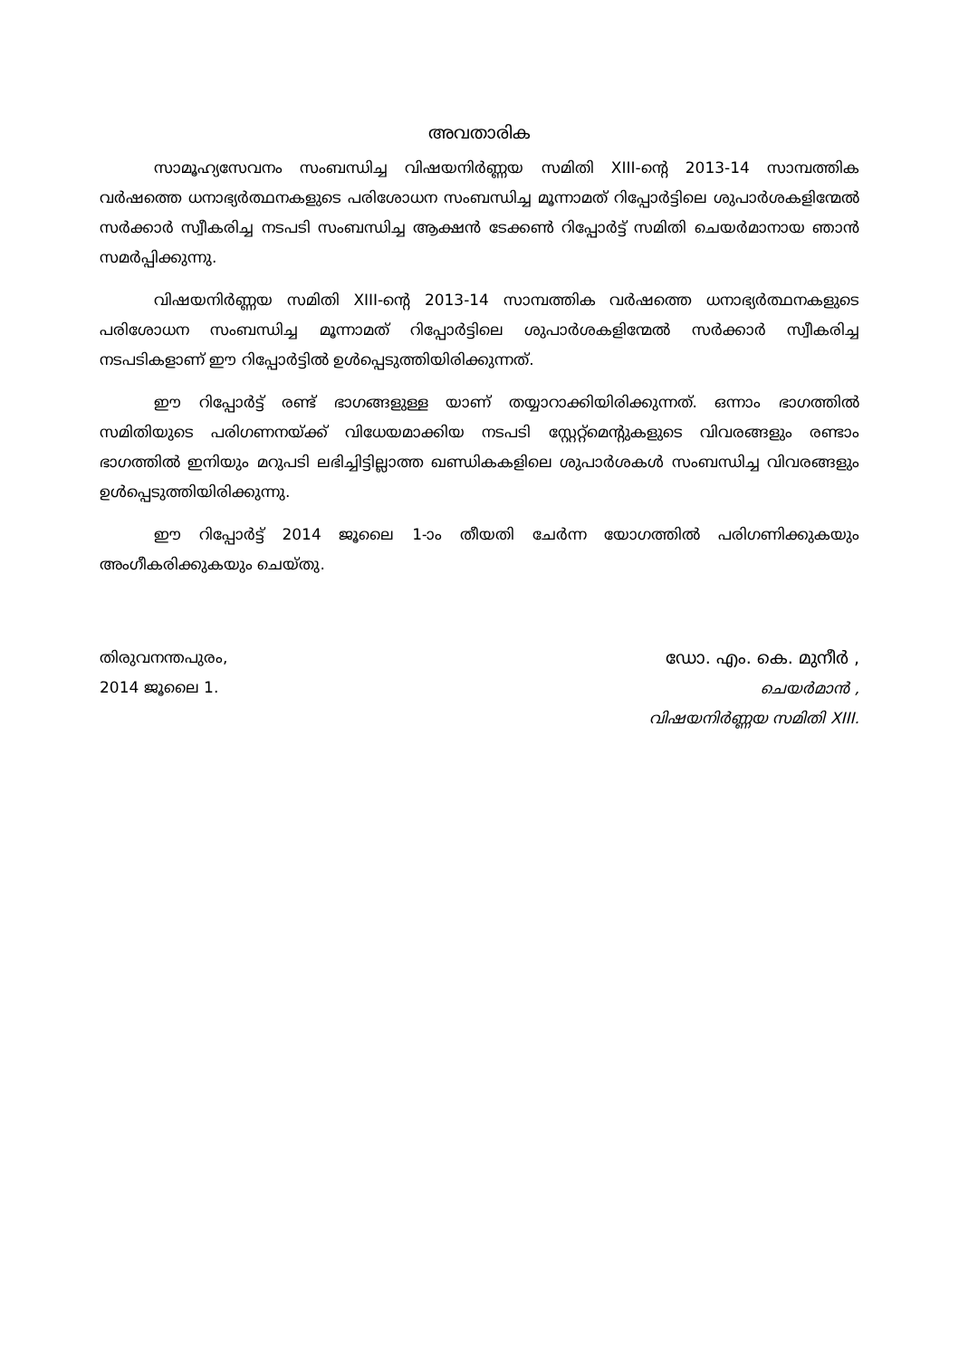അവതാരിക
സാമൂഹ്യസേവനം സംബന്ധിച്ച വിഷയനിർണ്ണയ സമിതി XIII-ന്റെ 2013-14 സാമ്പത്തിക വർഷത്തെ ധനാഭ്യർത്ഥനകളുടെ പരിശോധന സംബന്ധിച്ച മൂന്നാമത് റിപ്പോർട്ടിലെ ശുപാർശകളിന്മേൽ സർക്കാർ സ്വീകരിച്ച നടപടി സംബന്ധിച്ച ആക്ഷൻ ടേക്കൺ റിപ്പോർട്ട് സമിതി ചെയർമാനായ ഞാൻ സമർപ്പിക്കുന്നു.
വിഷയനിർണ്ണയ സമിതി XIII-ന്റെ 2013-14 സാമ്പത്തിക വർഷത്തെ ധനാഭ്യർത്ഥനകളുടെ പരിശോധന സംബന്ധിച്ച മൂന്നാമത് റിപ്പോർട്ടിലെ ശുപാർശകളിന്മേൽ സർക്കാർ സ്വീകരിച്ച നടപടികളാണ് ഈ റിപ്പോർട്ടിൽ ഉൾപ്പെടുത്തിയിരിക്കുന്നത്.
ഈ റിപ്പോർട്ട് രണ്ട് ഭാഗങ്ങളുള്ള യാണ് തയ്യാറാക്കിയിരിക്കുന്നത്. ഒന്നാം ഭാഗത്തിൽ സമിതിയുടെ പരിഗണനയ്ക്ക് വിധേയമാക്കിയ നടപടി സ്റ്റേറ്റ്മെന്റുകളുടെ വിവരങ്ങളും രണ്ടാം ഭാഗത്തിൽ ഇനിയും മറുപടി ലഭിച്ചിട്ടില്ലാത്ത ഖണ്ഡികകളിലെ ശുപാർശകൾ സംബന്ധിച്ച വിവരങ്ങളും ഉൾപ്പെടുത്തിയിരിക്കുന്നു.
ഈ റിപ്പോർട്ട് 2014 ജൂലൈ 1-ാം തീയതി ചേർന്ന യോഗത്തിൽ പരിഗണിക്കുകയും അംഗീകരിക്കുകയും ചെയ്തു.
തിരുവനന്തപുരം,
2014 ജൂലൈ 1.
ഡോ. എം. കെ. മുനീർ ,
ചെയർമാൻ ,
വിഷയനിർണ്ണയ സമിതി XIII.